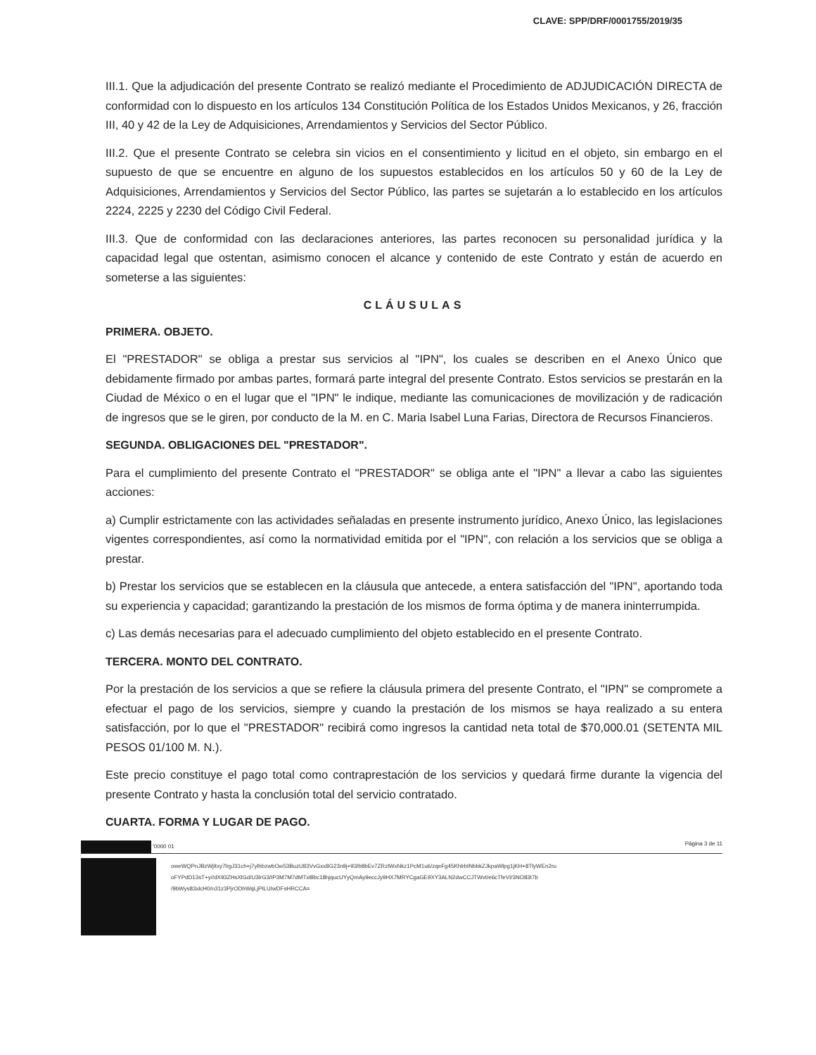CLAVE: SPP/DRF/0001755/2019/35
III.1. Que la adjudicación del presente Contrato se realizó mediante el Procedimiento de ADJUDICACIÓN DIRECTA de conformidad con lo dispuesto en los artículos 134 Constitución Política de los Estados Unidos Mexicanos, y 26, fracción III, 40 y 42 de la Ley de Adquisiciones, Arrendamientos y Servicios del Sector Público.
III.2. Que el presente Contrato se celebra sin vicios en el consentimiento y licitud en el objeto, sin embargo en el supuesto de que se encuentre en alguno de los supuestos establecidos en los artículos 50 y 60 de la Ley de Adquisiciones, Arrendamientos y Servicios del Sector Público, las partes se sujetarán a lo establecido en los artículos 2224, 2225 y 2230 del Código Civil Federal.
III.3. Que de conformidad con las declaraciones anteriores, las partes reconocen su personalidad jurídica y la capacidad legal que ostentan, asimismo conocen el alcance y contenido de este Contrato y están de acuerdo en someterse a las siguientes:
CLÁUSULAS
PRIMERA. OBJETO.
El "PRESTADOR" se obliga a prestar sus servicios al "IPN", los cuales se describen en el Anexo Único que debidamente firmado por ambas partes, formará parte integral del presente Contrato. Estos servicios se prestarán en la Ciudad de México o en el lugar que el "IPN" le indique, mediante las comunicaciones de movilización y de radicación de ingresos que se le giren, por conducto de la M. en C. Maria Isabel Luna Farias, Directora de Recursos Financieros.
SEGUNDA. OBLIGACIONES DEL "PRESTADOR".
Para el cumplimiento del presente Contrato el "PRESTADOR" se obliga ante el "IPN" a llevar a cabo las siguientes acciones:
a) Cumplir estrictamente con las actividades señaladas en presente instrumento jurídico, Anexo Único, las legislaciones vigentes correspondientes, así como la normatividad emitida por el "IPN", con relación a los servicios que se obliga a prestar.
b) Prestar los servicios que se establecen en la cláusula que antecede, a entera satisfacción del "IPN", aportando toda su experiencia y capacidad; garantizando la prestación de los mismos de forma óptima y de manera ininterrumpida.
c) Las demás necesarias para el adecuado cumplimiento del objeto establecido en el presente Contrato.
TERCERA. MONTO DEL CONTRATO.
Por la prestación de los servicios a que se refiere la cláusula primera del presente Contrato, el "IPN" se compromete a efectuar el pago de los servicios, siempre y cuando la prestación de los mismos se haya realizado a su entera satisfacción, por lo que el "PRESTADOR" recibirá como ingresos la cantidad neta total de $70,000.01 (SETENTA MIL PESOS 01/100 M. N.).
Este precio constituye el pago total como contraprestación de los servicios y quedará firme durante la vigencia del presente Contrato y hasta la conclusión total del servicio contratado.
CUARTA. FORMA Y LUGAR DE PAGO.
'0000 01 Página 3 de 11
oweWQPnJBzWjltxy7lrgJ31ch+j7ylhbzwbOw53BuzU83VvGxx8G23n9j+93/b8bEv7ZRzlWxNkz1PcM1u6/zqeFg45KhlrbINbbkZJkpaWlpg1jKH+8TlyWEn2ru
oFYPdD13sT+y//dX93ZHsXlGd/U3lrG3/IP3M7M7dMTx8lbc18hjqucUYyQmAy9eccJy9HX7MRYCgaGE9XY3ALN2dwCCJTWvt/e6cTfeVI/3NO83t7b
/9bWys83xlcH0/n31z3PjrODhWqLjPILUIwDFsHRCCA=